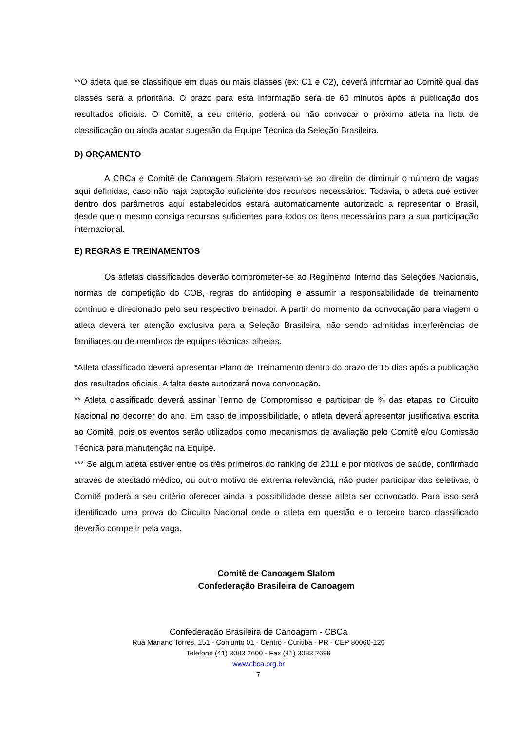**O atleta que se classifique em duas ou mais classes (ex: C1 e C2), deverá informar ao Comitê qual das classes será a prioritária. O prazo para esta informação será de 60 minutos após a publicação dos resultados oficiais. O Comitê, a seu critério, poderá ou não convocar o próximo atleta na lista de classificação ou ainda acatar sugestão da Equipe Técnica da Seleção Brasileira.
D) ORÇAMENTO
A CBCa e Comitê de Canoagem Slalom reservam-se ao direito de diminuir o número de vagas aqui definidas, caso não haja captação suficiente dos recursos necessários. Todavia, o atleta que estiver dentro dos parâmetros aqui estabelecidos estará automaticamente autorizado a representar o Brasil, desde que o mesmo consiga recursos suficientes para todos os itens necessários para a sua participação internacional.
E) REGRAS E TREINAMENTOS
Os atletas classificados deverão comprometer-se ao Regimento Interno das Seleções Nacionais, normas de competição do COB, regras do antidoping e assumir a responsabilidade de treinamento contínuo e direcionado pelo seu respectivo treinador. A partir do momento da convocação para viagem o atleta deverá ter atenção exclusiva para a Seleção Brasileira, não sendo admitidas interferências de familiares ou de membros de equipes técnicas alheias.
*Atleta classificado deverá apresentar Plano de Treinamento dentro do prazo de 15 dias após a publicação dos resultados oficiais. A falta deste autorizará nova convocação.
** Atleta classificado deverá assinar Termo de Compromisso e participar de ¾ das etapas do Circuito Nacional no decorrer do ano. Em caso de impossibilidade, o atleta deverá apresentar justificativa escrita ao Comitê, pois os eventos serão utilizados como mecanismos de avaliação pelo Comitê e/ou Comissão Técnica para manutenção na Equipe.
*** Se algum atleta estiver entre os três primeiros do ranking de 2011 e por motivos de saúde, confirmado através de atestado médico, ou outro motivo de extrema relevância, não puder participar das seletivas, o Comitê poderá a seu critério oferecer ainda a possibilidade desse atleta ser convocado. Para isso será identificado uma prova do Circuito Nacional onde o atleta em questão e o terceiro barco classificado deverão competir pela vaga.
Comitê de Canoagem Slalom
Confederação Brasileira de Canoagem
Confederação Brasileira de Canoagem - CBCa
Rua Mariano Torres, 151 - Conjunto 01 - Centro - Curitiba - PR - CEP 80060-120
Telefone (41) 3083 2600 - Fax (41) 3083 2699
www.cbca.org.br
7